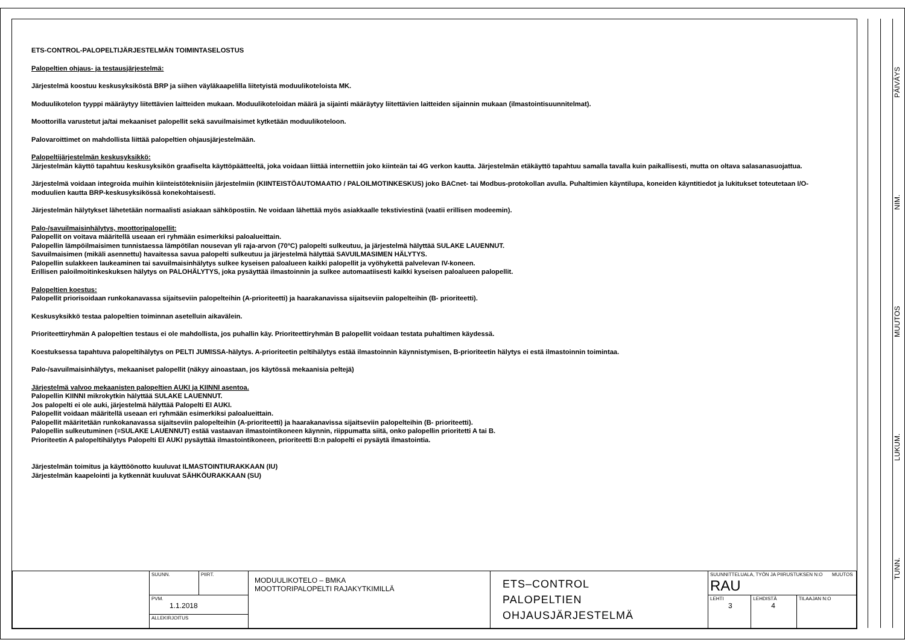ETS-CONTROL-PALOPELTIJÄRJESTELMÄN TOIMINTASELOSTUS
Palopeltien ohjaus- ja testausjärjestelmä:
Järjestelmä koostuu keskusyksiköstä BRP ja siihen väyläkaapelilla liitetyistä moduulikoteloista MK.
Moduulikotelon tyyppi määräytyy liitettävien laitteiden mukaan. Moduulikoteloidan määrä ja sijainti määräytyy liitettävien laitteiden sijainnin mukaan (ilmastointisuunnitelmat).
Moottorilla varustetut ja/tai mekaaniset palopellit sekä savuilmaisimet kytketään moduulikoteloon.
Palovaroittimet on mahdollista liittää palopeltien ohjausjärjestelmään.
Palopeltijärjestelmän keskusyksikkö:
Järjestelmän käyttö tapahtuu keskusyksikön graafiselta käyttöpäätteeltä, joka voidaan liittää internettiin joko kiinteän tai 4G verkon kautta. Järjestelmän etäkäyttö tapahtuu samalla tavalla kuin paikallisesti, mutta on oltava salasanasuojattua.
Järjestelmä voidaan integroida muihin kiinteistöteknisiin järjestelmiin (KIINTEISTÖAUTOMAATIO / PALOILMOTINKESKUS) joko BACnet- tai Modbus-protokollan avulla. Puhaltimien käyntilupa, koneiden käyntitiedot ja lukitukset toteutetaan I/O-moduulien kautta BRP-keskusyksikössä konekohtaisesti.
Järjestelmän hälytykset lähetetään normaalisti asiakaan sähköpostiin. Ne voidaan lähettää myös asiakkaalle tekstiviestinä (vaatii erillisen modeemin).
Palo-/savuilmaisinhälytys, moottoripalopellit:
Palopellit on voitava määritellä useaan eri ryhmään esimerkiksi paloalueittain.
Palopellin lämpöilmaisimen tunnistaessa lämpötilan nousevan yli raja-arvon (70°C) palopelti sulkeutuu, ja järjestelmä hälyttää SULAKE LAUENNUT.
Savuilmaisimen (mikäli asennettu) havaitessa savua palopelti sulkeutuu ja järjestelmä hälyttää SAVUILMASIMEN HÄLYTYS.
Palopellin sulakkeen laukeaminen tai savuilmaisinhälytys sulkee kyseisen paloalueen kaikki palopellit ja vyöhykettä palvelevan IV-koneen.
Erillisen paloilmoitinkeskuksen hälytys on PALOHÄLYTYS, joka pysäyttää ilmastoinnin ja sulkee automaatiisesti kaikki kyseisen paloalueen palopellit.
Palopeltien koestus:
Palopellit priorisoidaan runkokanavassa sijaitseviin palopelteihin (A-prioriteetti) ja haarakanavissa sijaitseviin palopelteihin (B- prioriteetti).
Keskusyksikkö testaa palopeltien toiminnan asetelluin aikavälein.
Prioriteettiryhmän A palopeltien testaus ei ole mahdollista, jos puhallin käy. Prioriteettiryhmän B palopellit voidaan testata puhaltimen käydessä.
Koestuksessa tapahtuva palopeltihälytys on PELTI JUMISSA-hälytys. A-prioriteetin peltihälytys estää ilmastoinnin käynnistymisen, B-prioriteetin hälytys ei estä ilmastoinnin toimintaa.
Palo-/savuilmaisinhälytys, mekaaniset palopellit (näkyy ainoastaan, jos käytössä mekaanisia peltejä)
Järjestelmä valvoo mekaanisten palopeltien AUKI ja KIINNI asentoa.
Palopellin KIINNI mikrokytkin hälyttää SULAKE LAUENNUT.
Jos palopelti ei ole auki, järjestelmä hälyttää Palopelti EI AUKI.
Palopellit voidaan määritellä useaan eri ryhmään esimerkiksi paloalueittain.
Palopellit määritetään runkokanavassa sijaitseviin palopelteihin (A-prioriteetti) ja haarakanavissa sijaitseviin palopelteihin (B- prioriteetti).
Palopellin sulkeutuminen (=SULAKE LAUENNUT) estää vastaavan ilmastointikoneen käynnin, riippumatta siitä, onko palopellin prioritetti A tai B.
Prioriteetin A palopeltihälytys Palopelti EI AUKI pysäyttää ilmastointikoneen, prioriteetti B:n palopelti ei pysäytä ilmastointia.
Järjestelmän toimitus ja käyttöönotto kuuluvat ILMASTOINTIURAKKAAN (IU)
Järjestelmän kaapelointi ja kytkennät kuuluvat SÄHKÖURAKKAAN (SU)
| | SUUNN. | PIIRT. | MODUULIKOTELO – BMKA MOOTTORIPALOPELTI RAJAKYTKIMILLÄ | ETS–CONTROL PALOPELTIEN OHJAUSJÄRJESTELMÄ | SUUNNITTELUALA, TYÖN JA PIIRUSTUKSEN N:O MUUTOS RAU | | |
| | PVM. 1.1.2018 | | | | LEHTI 3 | LEHDISTÄ 4 | TILAAJAN N:O |
| | ALLEKIRJOITUS | | | | | | |
TUNN. LUKUM. MUUTOS NIM. PÄIVÄYS